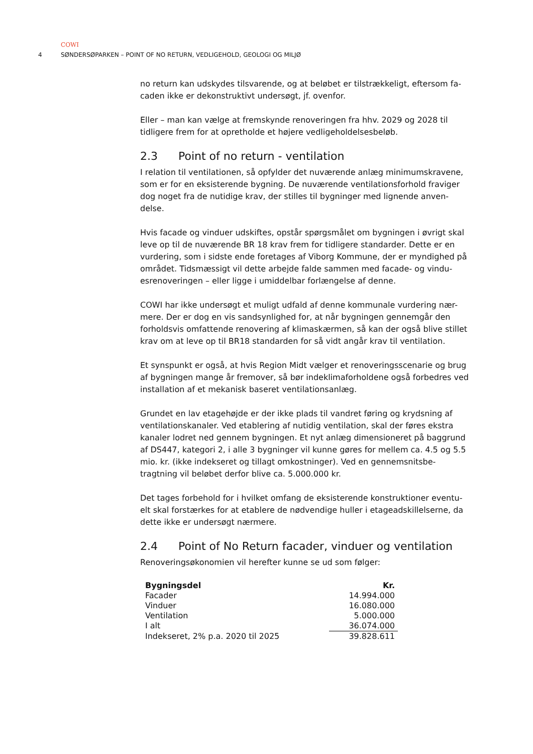COWI
4 SØNDERSØPARKEN – POINT OF NO RETURN, VEDLIGEHOLD, GEOLOGI OG MILJØ
no return kan udskydes tilsvarende, og at beløbet er tilstrækkeligt, eftersom fa-caden ikke er dekonstruktivt undersøgt, jf. ovenfor.
Eller – man kan vælge at fremskynde renoveringen fra hhv. 2029 og 2028 til tidligere frem for at opretholde et højere vedligeholdelsesbeløb.
2.3 Point of no return - ventilation
I relation til ventilationen, så opfylder det nuværende anlæg minimumskravene, som er for en eksisterende bygning. De nuværende ventilationsforhold fraviger dog noget fra de nutidige krav, der stilles til bygninger med lignende anven-delse.
Hvis facade og vinduer udskiftes, opstår spørgsmålet om bygningen i øvrigt skal leve op til de nuværende BR 18 krav frem for tidligere standarder. Dette er en vurdering, som i sidste ende foretages af Viborg Kommune, der er myndighed på området. Tidsmæssigt vil dette arbejde falde sammen med facade- og vindu-esrenoveringen – eller ligge i umiddelbar forlængelse af denne.
COWI har ikke undersøgt et muligt udfald af denne kommunale vurdering nær-mere. Der er dog en vis sandsynlighed for, at når bygningen gennemgår den forholdsvis omfattende renovering af klimaskærmen, så kan der også blive stillet krav om at leve op til BR18 standarden for så vidt angår krav til ventilation.
Et synspunkt er også, at hvis Region Midt vælger et renoveringsscenarie og brug af bygningen mange år fremover, så bør indeklimaforholdene også forbedres ved installation af et mekanisk baseret ventilationsanlæg.
Grundet en lav etagehøjde er der ikke plads til vandret føring og krydsning af ventilationskanaler. Ved etablering af nutidig ventilation, skal der føres ekstra kanaler lodret ned gennem bygningen. Et nyt anlæg dimensioneret på baggrund af DS447, kategori 2, i alle 3 bygninger vil kunne gøres for mellem ca. 4.5 og 5.5 mio. kr. (ikke indekseret og tillagt omkostninger). Ved en gennemsnitsbe-tragtning vil beløbet derfor blive ca. 5.000.000 kr.
Det tages forbehold for i hvilket omfang de eksisterende konstruktioner eventu-elt skal forstærkes for at etablere de nødvendige huller i etageadskillelserne, da dette ikke er undersøgt nærmere.
2.4 Point of No Return facader, vinduer og ventilation
Renoveringsøkonomien vil herefter kunne se ud som følger:
| Bygningsdel | Kr. |
| --- | --- |
| Facader | 14.994.000 |
| Vinduer | 16.080.000 |
| Ventilation | 5.000.000 |
| I alt | 36.074.000 |
| Indekseret, 2% p.a. 2020 til 2025 | 39.828.611 |